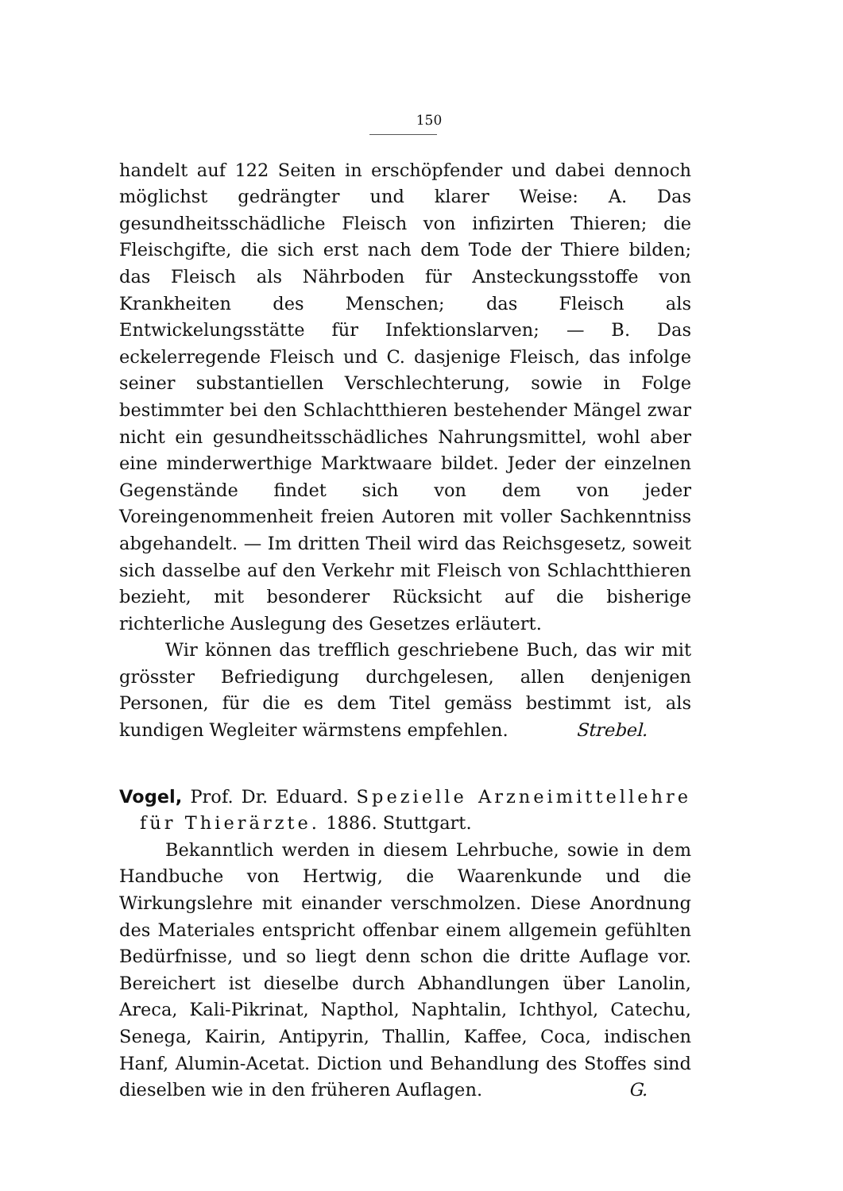150
handelt auf 122 Seiten in erschöpfender und dabei dennoch möglichst gedrängter und klarer Weise: A. Das gesundheitsschädliche Fleisch von infizirten Thieren; die Fleischgifte, die sich erst nach dem Tode der Thiere bilden; das Fleisch als Nährboden für Ansteckungsstoffe von Krankheiten des Menschen; das Fleisch als Entwickelungsstätte für Infektionslarven; — B. Das eckelerregende Fleisch und C. dasjenige Fleisch, das infolge seiner substantiellen Verschlechterung, sowie in Folge bestimmter bei den Schlachtthieren bestehender Mängel zwar nicht ein gesundheitsschädliches Nahrungsmittel, wohl aber eine minderwerthige Marktwaare bildet. Jeder der einzelnen Gegenstände findet sich von dem von jeder Voreingenommenheit freien Autoren mit voller Sachkenntniss abgehandelt. — Im dritten Theil wird das Reichsgesetz, soweit sich dasselbe auf den Verkehr mit Fleisch von Schlachtthieren bezieht, mit besonderer Rücksicht auf die bisherige richterliche Auslegung des Gesetzes erläutert.
Wir können das trefflich geschriebene Buch, das wir mit grösster Befriedigung durchgelesen, allen denjenigen Personen, für die es dem Titel gemäss bestimmt ist, als kundigen Wegleiter wärmstens empfehlen. Strebel.
Vogel, Prof. Dr. Eduard. Spezielle Arzneimittellehre für Thierärzte. 1886. Stuttgart.
Bekanntlich werden in diesem Lehrbuche, sowie in dem Handbuche von Hertwig, die Waarenkunde und die Wirkungslehre mit einander verschmolzen. Diese Anordnung des Materiales entspricht offenbar einem allgemein gefühlten Bedürfnisse, und so liegt denn schon die dritte Auflage vor. Bereichert ist dieselbe durch Abhandlungen über Lanolin, Areca, Kali-Pikrinat, Napthol, Naphtalin, Ichthyol, Catechu, Senega, Kairin, Antipyrin, Thallin, Kaffee, Coca, indischen Hanf, Alumin-Acetat. Diction und Behandlung des Stoffes sind dieselben wie in den früheren Auflagen. G.